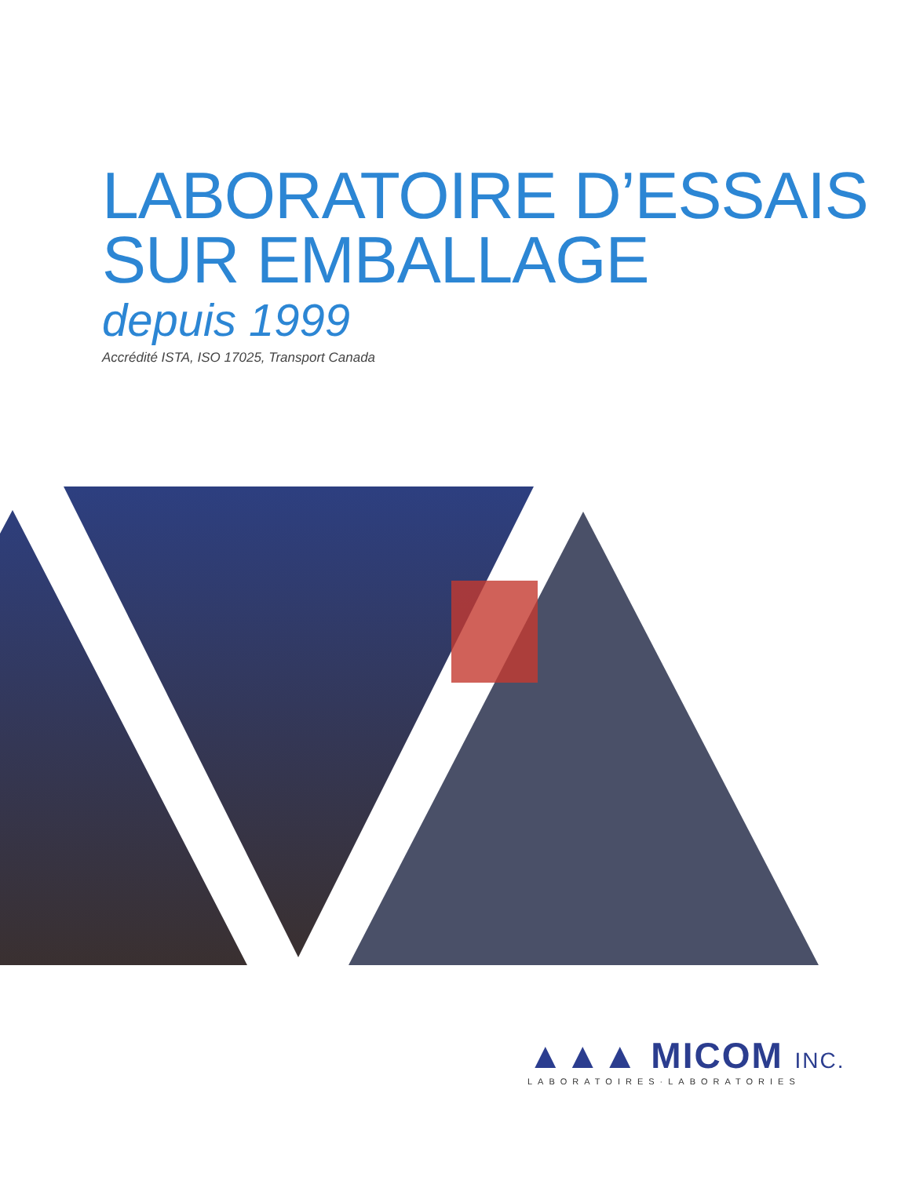LABORATOIRE D’ESSAIS
SUR EMBALLAGE
depuis 1999
Accrédité ISTA, ISO 17025, Transport Canada
▲▲▲ MICOM INC.
LABORATOIRES·LABORATORIES